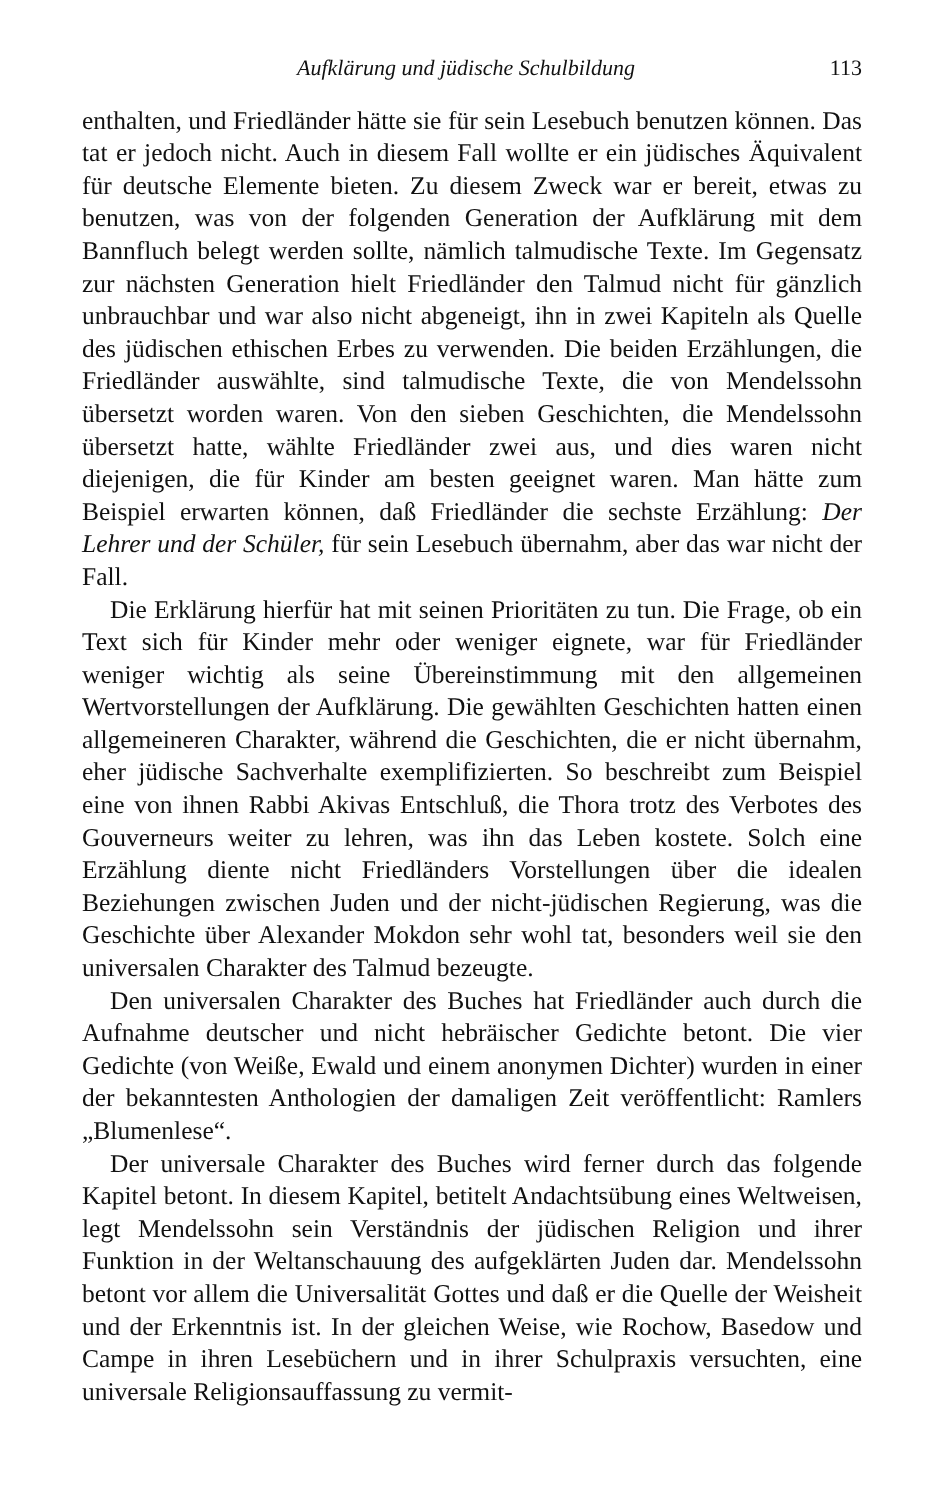Aufklärung und jüdische Schulbildung 113
enthalten, und Friedländer hätte sie für sein Lesebuch benutzen können. Das tat er jedoch nicht. Auch in diesem Fall wollte er ein jüdisches Äquivalent für deutsche Elemente bieten. Zu diesem Zweck war er bereit, etwas zu benutzen, was von der folgenden Generation der Aufklärung mit dem Bannfluch belegt werden sollte, nämlich talmudische Texte. Im Gegensatz zur nächsten Generation hielt Friedländer den Talmud nicht für gänzlich unbrauchbar und war also nicht abgeneigt, ihn in zwei Kapiteln als Quelle des jüdischen ethischen Erbes zu verwenden. Die beiden Erzählungen, die Friedländer auswählte, sind talmudische Texte, die von Mendelssohn übersetzt worden waren. Von den sieben Geschichten, die Mendelssohn übersetzt hatte, wählte Friedländer zwei aus, und dies waren nicht diejenigen, die für Kinder am besten geeignet waren. Man hätte zum Beispiel erwarten können, daß Friedländer die sechste Erzählung: Der Lehrer und der Schüler, für sein Lesebuch übernahm, aber das war nicht der Fall.
Die Erklärung hierfür hat mit seinen Prioritäten zu tun. Die Frage, ob ein Text sich für Kinder mehr oder weniger eignete, war für Friedländer weniger wichtig als seine Übereinstimmung mit den allgemeinen Wertvorstellungen der Aufklärung. Die gewählten Geschichten hatten einen allgemeineren Charakter, während die Geschichten, die er nicht übernahm, eher jüdische Sachverhalte exemplifizierten. So beschreibt zum Beispiel eine von ihnen Rabbi Akivas Entschluß, die Thora trotz des Verbotes des Gouverneurs weiter zu lehren, was ihn das Leben kostete. Solch eine Erzählung diente nicht Friedländers Vorstellungen über die idealen Beziehungen zwischen Juden und der nicht-jüdischen Regierung, was die Geschichte über Alexander Mokdon sehr wohl tat, besonders weil sie den universalen Charakter des Talmud bezeugte.
Den universalen Charakter des Buches hat Friedländer auch durch die Aufnahme deutscher und nicht hebräischer Gedichte betont. Die vier Gedichte (von Weiße, Ewald und einem anonymen Dichter) wurden in einer der bekanntesten Anthologien der damaligen Zeit veröffentlicht: Ramlers „Blumenlese“.
Der universale Charakter des Buches wird ferner durch das folgende Kapitel betont. In diesem Kapitel, betitelt Andachtsübung eines Weltweisen, legt Mendelssohn sein Verständnis der jüdischen Religion und ihrer Funktion in der Weltanschauung des aufgeklärten Juden dar. Mendelssohn betont vor allem die Universalität Gottes und daß er die Quelle der Weisheit und der Erkenntnis ist. In der gleichen Weise, wie Rochow, Basedow und Campe in ihren Lesebüchern und in ihrer Schulpraxis versuchten, eine universale Religionsauffassung zu vermit-